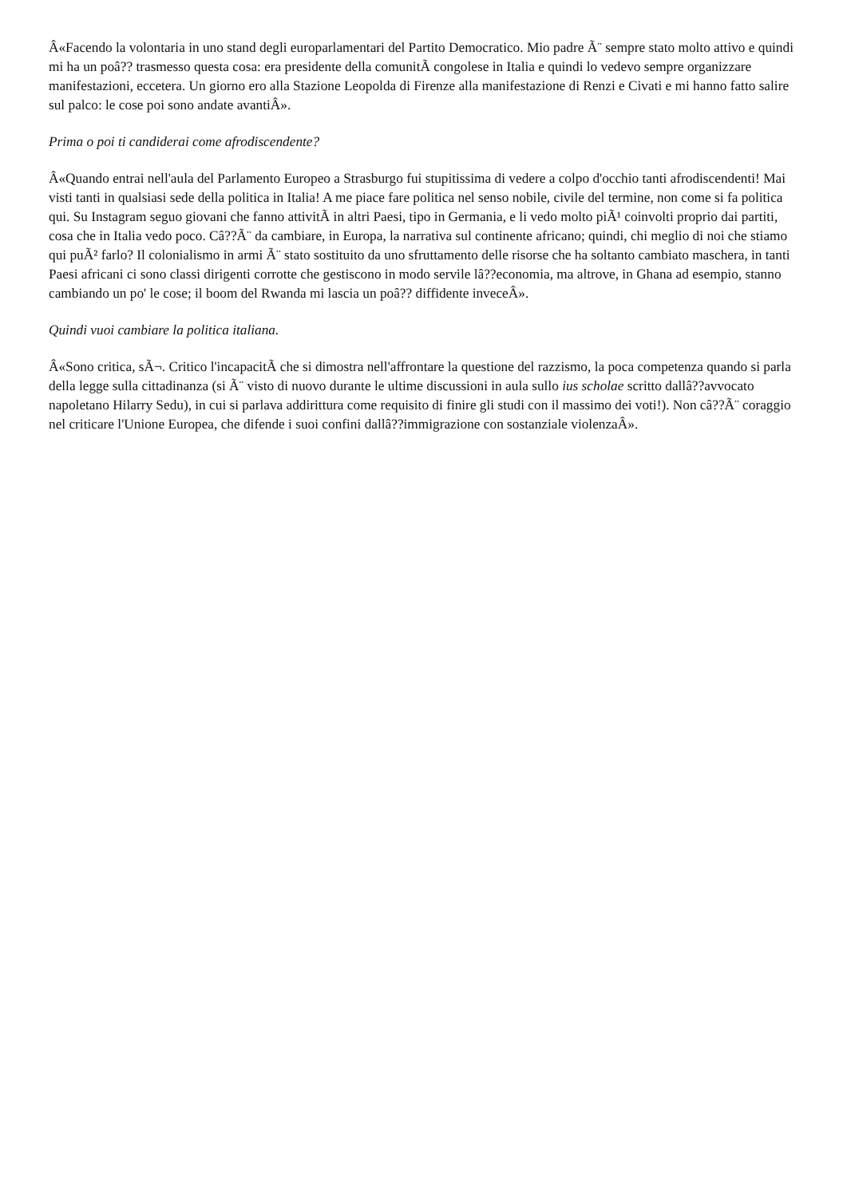Â«Facendo la volontaria in uno stand degli europarlamentari del Partito Democratico. Mio padre Ã¨ sempre stato molto attivo e quindi mi ha un poâ?? trasmesso questa cosa: era presidente della comunitÃ congolese in Italia e quindi lo vedevo sempre organizzare manifestazioni, eccetera. Un giorno ero alla Stazione Leopolda di Firenze alla manifestazione di Renzi e Civati e mi hanno fatto salire sul palco: le cose poi sono andate avantiÂ».
Prima o poi ti candiderai come afrodiscendente?
Â«Quando entrai nell'aula del Parlamento Europeo a Strasburgo fui stupitissima di vedere a colpo d'occhio tanti afrodiscendenti! Mai visti tanti in qualsiasi sede della politica in Italia! A me piace fare politica nel senso nobile, civile del termine, non come si fa politica qui. Su Instagram seguo giovani che fanno attivitÃ in altri Paesi, tipo in Germania, e li vedo molto piÃ¹ coinvolti proprio dai partiti, cosa che in Italia vedo poco. Câ??Ã¨ da cambiare, in Europa, la narrativa sul continente africano; quindi, chi meglio di noi che stiamo qui puÃ² farlo? Il colonialismo in armi Ã¨ stato sostituito da uno sfruttamento delle risorse che ha soltanto cambiato maschera, in tanti Paesi africani ci sono classi dirigenti corrotte che gestiscono in modo servile lâ??economia, ma altrove, in Ghana ad esempio, stanno cambiando un po' le cose; il boom del Rwanda mi lascia un poâ?? diffidente inveceÂ».
Quindi vuoi cambiare la politica italiana.
Â«Sono critica, sÃ¬. Critico l'incapacitÃ che si dimostra nell'affrontare la questione del razzismo, la poca competenza quando si parla della legge sulla cittadinanza (si Ã¨ visto di nuovo durante le ultime discussioni in aula sullo ius scholae scritto dallâ??avvocato napoletano Hilarry Sedu), in cui si parlava addirittura come requisito di finire gli studi con il massimo dei voti!). Non câ??Ã¨ coraggio nel criticare l'Unione Europea, che difende i suoi confini dallâ??immigrazione con sostanziale violenzaÂ».